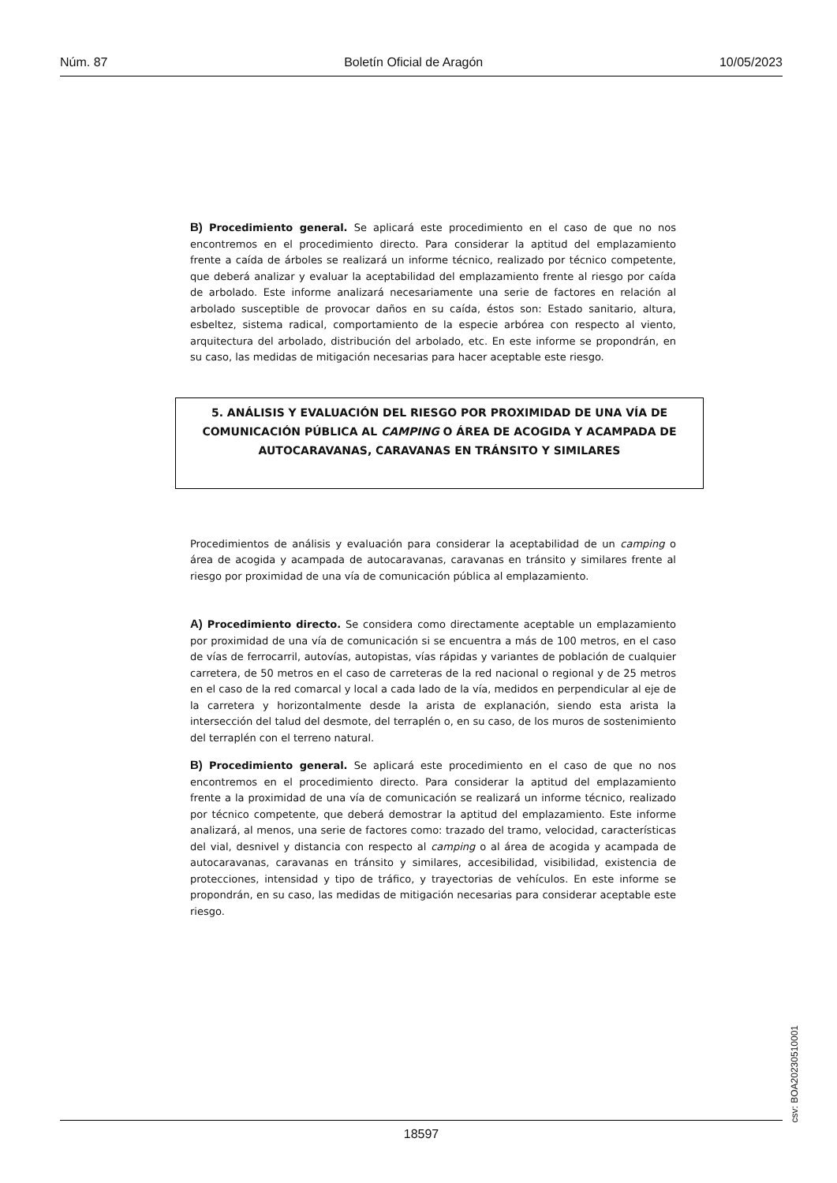Núm. 87 Boletín Oficial de Aragón 10/05/2023
B) Procedimiento general. Se aplicará este procedimiento en el caso de que no nos encontremos en el procedimiento directo. Para considerar la aptitud del emplazamiento frente a caída de árboles se realizará un informe técnico, realizado por técnico competente, que deberá analizar y evaluar la aceptabilidad del emplazamiento frente al riesgo por caída de arbolado. Este informe analizará necesariamente una serie de factores en relación al arbolado susceptible de provocar daños en su caída, éstos son: Estado sanitario, altura, esbeltez, sistema radical, comportamiento de la especie arbórea con respecto al viento, arquitectura del arbolado, distribución del arbolado, etc. En este informe se propondrán, en su caso, las medidas de mitigación necesarias para hacer aceptable este riesgo.
5. ANÁLISIS Y EVALUACIÓN DEL RIESGO POR PROXIMIDAD DE UNA VÍA DE
COMUNICACIÓN PÚBLICA AL CAMPING O ÁREA DE ACOGIDA Y ACAMPADA DE
AUTOCARAVANAS, CARAVANAS EN TRÁNSITO Y SIMILARES
Procedimientos de análisis y evaluación para considerar la aceptabilidad de un camping o área de acogida y acampada de autocaravanas, caravanas en tránsito y similares frente al riesgo por proximidad de una vía de comunicación pública al emplazamiento.
A) Procedimiento directo. Se considera como directamente aceptable un emplazamiento por proximidad de una vía de comunicación si se encuentra a más de 100 metros, en el caso de vías de ferrocarril, autovías, autopistas, vías rápidas y variantes de población de cualquier carretera, de 50 metros en el caso de carreteras de la red nacional o regional y de 25 metros en el caso de la red comarcal y local a cada lado de la vía, medidos en perpendicular al eje de la carretera y horizontalmente desde la arista de explanación, siendo esta arista la intersección del talud del desmote, del terraplén o, en su caso, de los muros de sostenimiento del terraplén con el terreno natural.
B) Procedimiento general. Se aplicará este procedimiento en el caso de que no nos encontremos en el procedimiento directo. Para considerar la aptitud del emplazamiento frente a la proximidad de una vía de comunicación se realizará un informe técnico, realizado por técnico competente, que deberá demostrar la aptitud del emplazamiento. Este informe analizará, al menos, una serie de factores como: trazado del tramo, velocidad, características del vial, desnivel y distancia con respecto al camping o al área de acogida y acampada de autocaravanas, caravanas en tránsito y similares, accesibilidad, visibilidad, existencia de protecciones, intensidad y tipo de tráfico, y trayectorias de vehículos. En este informe se propondrán, en su caso, las medidas de mitigación necesarias para considerar aceptable este riesgo.
csv: BOA20230510001
18597